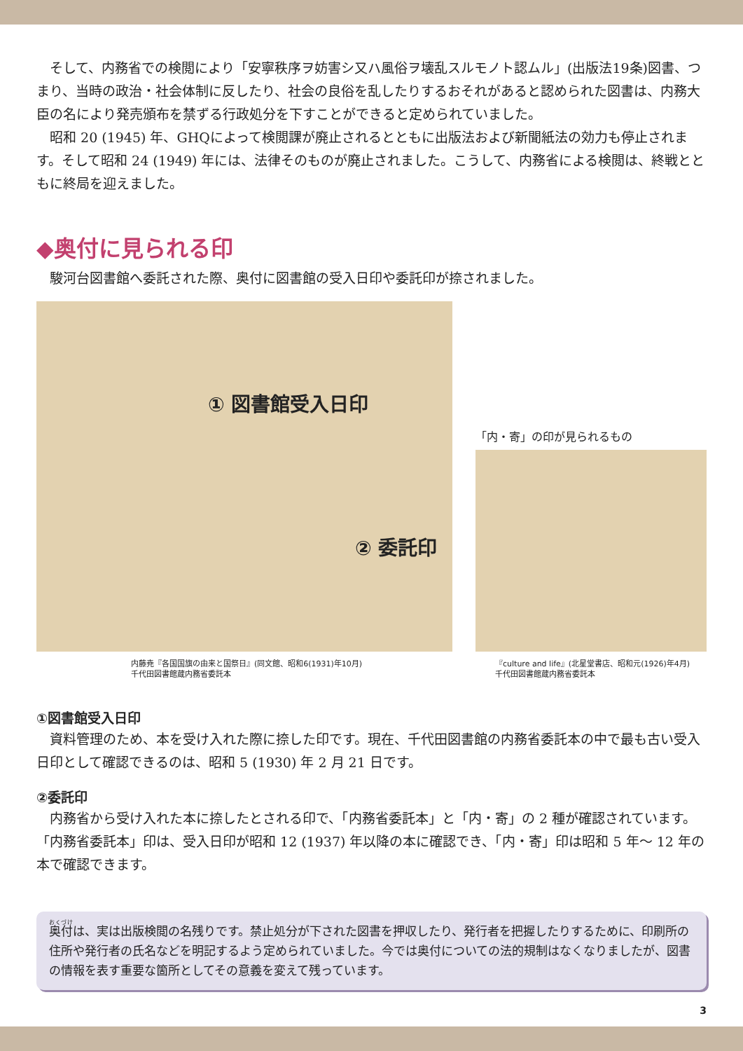そして、内務省での検閲により「安寧秩序ヲ妨害シ又ハ風俗ヲ壊乱スルモノト認ムル」(出版法19条)図書、つまり、当時の政治・社会体制に反したり、社会の良俗を乱したりするおそれがあると認められた図書は、内務大臣の名により発売頒布を禁ずる行政処分を下すことができると定められていました。
昭和 20 (1945) 年、GHQによって検閲課が廃止されるとともに出版法および新聞紙法の効力も停止されます。そして昭和 24 (1949) 年には、法律そのものが廃止されました。こうして、内務省による検閲は、終戦とともに終局を迎えました。
◆奥付に見られる印
駿河台図書館へ委託された際、奥付に図書館の受入日印や委託印が捺されました。
① 図書館受入日印
② 委託印
内藤尭『各国国旗の由来と国祭日』(同文館、昭和6(1931)年10月)
千代田図書館蔵内務省委託本
「内・寄」の印が見られるもの
『culture and life』(北星堂書店、昭和元(1926)年4月)
千代田図書館蔵内務省委託本
①図書館受入日印
資料管理のため、本を受け入れた際に捺した印です。現在、千代田図書館の内務省委託本の中で最も古い受入日印として確認できるのは、昭和 5 (1930) 年 2 月 21 日です。
②委託印
内務省から受け入れた本に捺したとされる印で、「内務省委託本」と「内・寄」の 2 種が確認されています。「内務省委託本」印は、受入日印が昭和 12 (1937) 年以降の本に確認でき、「内・寄」印は昭和 5 年〜 12 年の本で確認できます。
奥付は、実は出版検閲の名残りです。禁止処分が下された図書を押収したり、発行者を把握したりするために、印刷所の住所や発行者の氏名などを明記するよう定められていました。今では奥付についての法的規制はなくなりましたが、図書の情報を表す重要な箇所としてその意義を変えて残っています。
3